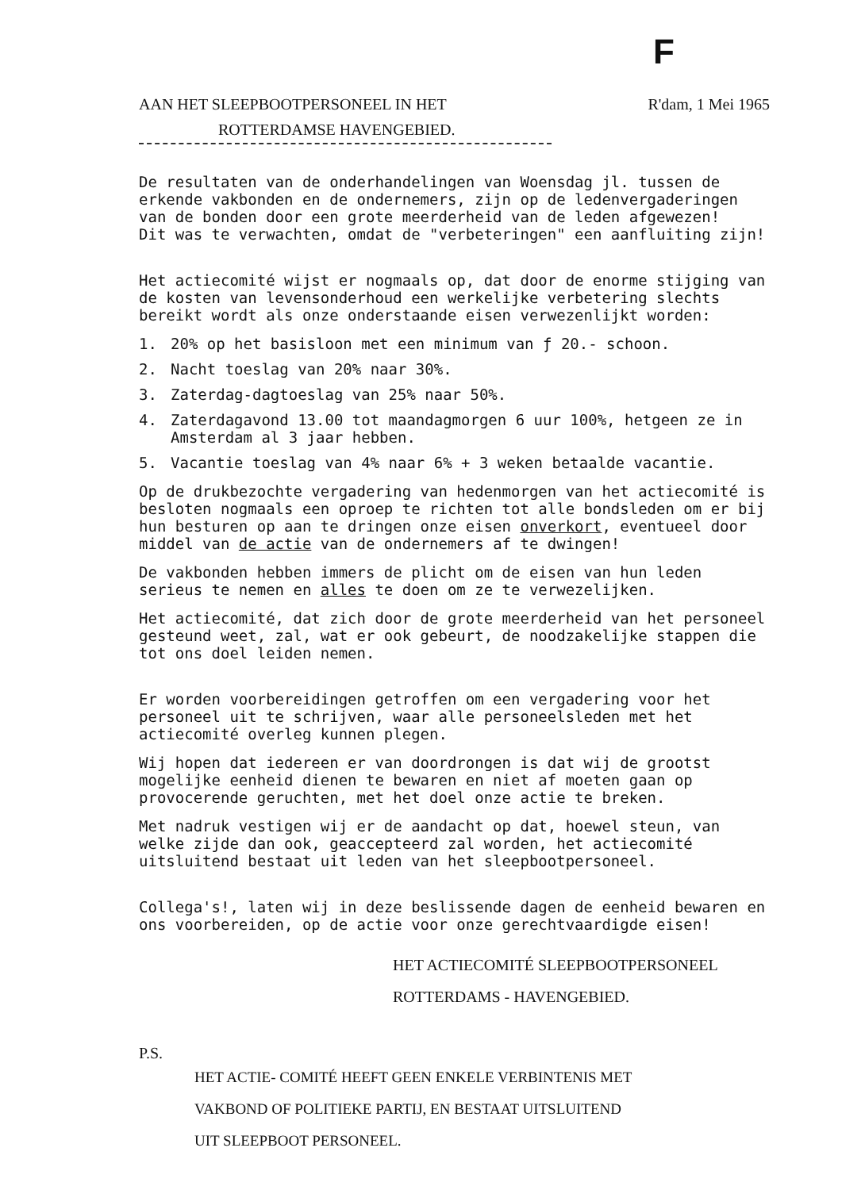F
AAN HET SLEEPBOOTPERSONEEL IN HET R'dam, 1 Mei 1965
ROTTERDAMSE HAVENGEBIED.
De resultaten van de onderhandelingen van Woensdag jl. tussen de erkende vakbonden en de ondernemers, zijn op de ledenvergaderingen van de bonden door een grote meerderheid van de leden afgewezen!
Dit was te verwachten, omdat de "verbeteringen" een aanfluiting zijn!
Het actiecomité wijst er nogmaals op, dat door de enorme stijging van de kosten van levensonderhoud een werkelijke verbetering slechts bereikt wordt als onze onderstaande eisen verwezenlijkt worden:
1. 20% op het basisloon met een minimum van ƒ 20.- schoon.
2. Nacht toeslag van 20% naar 30%.
3. Zaterdag-dagtoeslag van 25% naar 50%.
4. Zaterdagavond 13.00 tot maandagmorgen 6 uur 100%, hetgeen ze in Amsterdam al 3 jaar hebben.
5. Vacantie toeslag van 4% naar 6% + 3 weken betaalde vacantie.
Op de drukbezochte vergadering van hedenmorgen van het actiecomité is besloten nogmaals een oproep te richten tot alle bondsleden om er bij hun besturen op aan te dringen onze eisen onverkort, eventueel door middel van de actie van de ondernemers af te dwingen!
De vakbonden hebben immers de plicht om de eisen van hun leden serieus te nemen en alles te doen om ze te verwezelijken.
Het actiecomité, dat zich door de grote meerderheid van het personeel gesteund weet, zal, wat er ook gebeurt, de noodzakelijke stappen die tot ons doel leiden nemen.
Er worden voorbereidingen getroffen om een vergadering voor het personeel uit te schrijven, waar alle personeelsleden met het actiecomité overleg kunnen plegen.
Wij hopen dat iedereen er van doordrongen is dat wij de grootst mogelijke eenheid dienen te bewaren en niet af moeten gaan op provocerende geruchten, met het doel onze actie te breken.
Met nadruk vestigen wij er de aandacht op dat, hoewel steun, van welke zijde dan ook, geaccepteerd zal worden, het actiecomité uitsluitend bestaat uit leden van het sleepbootpersoneel.
Collega's!, laten wij in deze beslissende dagen de eenheid bewaren en ons voorbereiden, op de actie voor onze gerechtvaardigde eisen!
HET ACTIECOMITÉ SLEEPBOOTPERSONEEL
ROTTERDAMS - HAVENGEBIED.
P.S.
HET ACTIE- COMITÉ HEEFT GEEN ENKELE VERBINTENIS MET
VAKBOND OF POLITIEKE PARTIJ, EN BESTAAT UITSLUITEND
UIT SLEEPBOOT PERSONEEL.